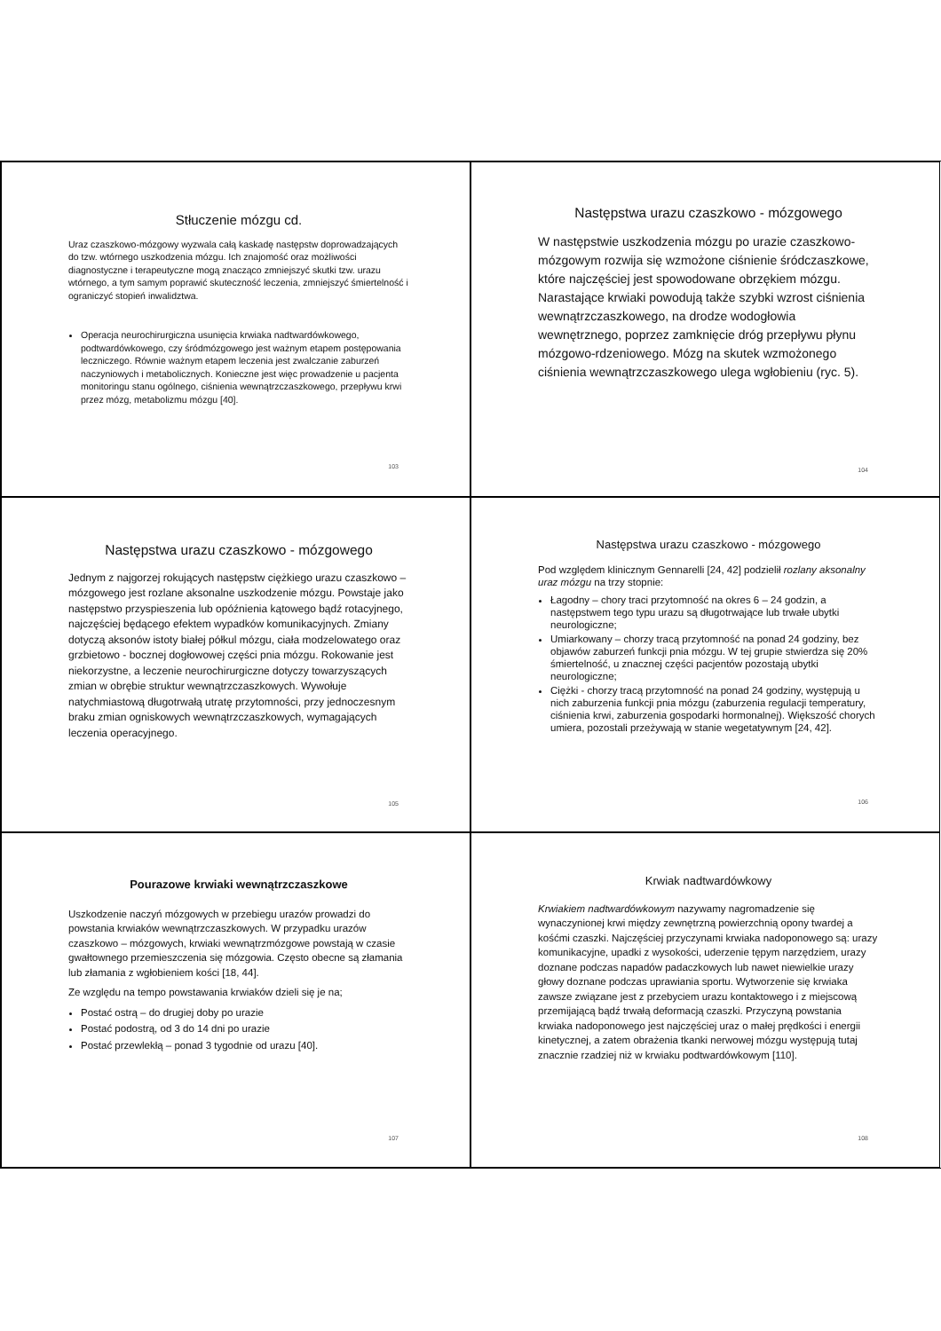Stłuczenie mózgu cd.
Uraz czaszkowo-mózgowy wyzwala całą kaskadę następstw doprowadzających do tzw. wtórnego uszkodzenia mózgu. Ich znajomość oraz możliwości diagnostyczne i terapeutyczne mogą znacząco zmniejszyć skutki tzw. urazu wtórnego, a tym samym poprawić skuteczność leczenia, zmniejszyć śmiertelność i ograniczyć stopień inwalidztwa.
Operacja neurochirurgiczna usunięcia krwiaka nadtwardówkowego, podtwardówkowego, czy śródmózgowego jest ważnym etapem postępowania leczniczego. Równie ważnym etapem leczenia jest zwalczanie zaburzeń naczyniowych i metabolicznych. Konieczne jest więc prowadzenie u pacjenta monitoringu stanu ogólnego, ciśnienia wewnątrzczaszkowego, przepływu krwi przez mózg, metabolizmu mózgu [40].
103
Następstwa urazu czaszkowo - mózgowego
W następstwie uszkodzenia mózgu po urazie czaszkowo-mózgowym rozwija się wzmożone ciśnienie śródczaszkowe, które najczęściej jest spowodowane obrzękiem mózgu. Narastające krwiaki powodują także szybki wzrost ciśnienia wewnątrzczaszkowego, na drodze wodogłowia wewnętrznego, poprzez zamknięcie dróg przepływu płynu mózgowo-rdzeniowego. Mózg na skutek wzmożonego ciśnienia wewnątrzczaszkowego ulega wgłobieniu (ryc. 5).
104
Następstwa urazu czaszkowo - mózgowego
Jednym z najgorzej rokujących następstw ciężkiego urazu czaszkowo – mózgowego jest rozlane aksonalne uszkodzenie mózgu. Powstaje jako następstwo przyspieszenia lub opóźnienia kątowego bądź rotacyjnego, najczęściej będącego efektem wypadków komunikacyjnych. Zmiany dotyczą aksonów istoty białej półkul mózgu, ciała modzelowatego oraz grzbietowo - bocznej dogłowowej części pnia mózgu. Rokowanie jest niekorzystne, a leczenie neurochirurgiczne dotyczy towarzyszących zmian w obrębie struktur wewnątrzczaszkowych. Wywołuje natychmiastową długotrwałą utratę przytomności, przy jednoczesnym braku zmian ogniskowych wewnątrzczaszkowych, wymagających leczenia operacyjnego.
105
Następstwa urazu czaszkowo - mózgowego
Pod względem klinicznym Gennarelli [24, 42] podzielił rozlany aksonalny uraz mózgu na trzy stopnie:
Łagodny – chory traci przytomność na okres 6 – 24 godzin, a następstwem tego typu urazu są długotrwające lub trwałe ubytki neurologiczne;
Umiarkowany – chorzy tracą przytomność na ponad 24 godziny, bez objawów zaburzeń funkcji pnia mózgu. W tej grupie stwierdza się 20% śmiertelność, u znacznej części pacjentów pozostają ubytki neurologiczne;
Ciężki - chorzy tracą przytomność na ponad 24 godziny, występują u nich zaburzenia funkcji pnia mózgu (zaburzenia regulacji temperatury, ciśnienia krwi, zaburzenia gospodarki hormonalnej). Większość chorych umiera, pozostali przeżywają w stanie wegetatywnym [24, 42].
106
Pourazowe krwiaki wewnątrzczaszkowe
Uszkodzenie naczyń mózgowych w przebiegu urazów prowadzi do powstania krwiaków wewnątrzczaszkowych. W przypadku urazów czaszkowo – mózgowych, krwiaki wewnątrzmózgowe powstają w czasie gwałtownego przemieszczenia się mózgowia. Często obecne są złamania lub złamania z wgłobieniem kości [18, 44].
Ze względu na tempo powstawania krwiaków dzieli się je na;
Postać ostrą – do drugiej doby po urazie
Postać podostrą, od 3 do 14 dni po urazie
Postać przewlekłą – ponad 3 tygodnie od urazu [40].
107
Krwiak nadtwardówkowy
Krwiakiem nadtwardówkowym nazywamy nagromadzenie się wynaczynionej krwi między zewnętrzną powierzchnią opony twardej a kośćmi czaszki. Najczęściej przyczynami krwiaka nadoponowego są: urazy komunikacyjne, upadki z wysokości, uderzenie tępym narzędziem, urazy doznane podczas napadów padaczkowych lub nawet niewielkie urazy głowy doznane podczas uprawiania sportu. Wytworzenie się krwiaka zawsze związane jest z przebyciem urazu kontaktowego i z miejscową przemijającą bądź trwałą deformacją czaszki. Przyczyną powstania krwiaka nadoponowego jest najczęściej uraz o małej prędkości i energii kinetycznej, a zatem obrażenia tkanki nerwowej mózgu występują tutaj znacznie rzadziej niż w krwiaku podtwardówkowym [110].
108